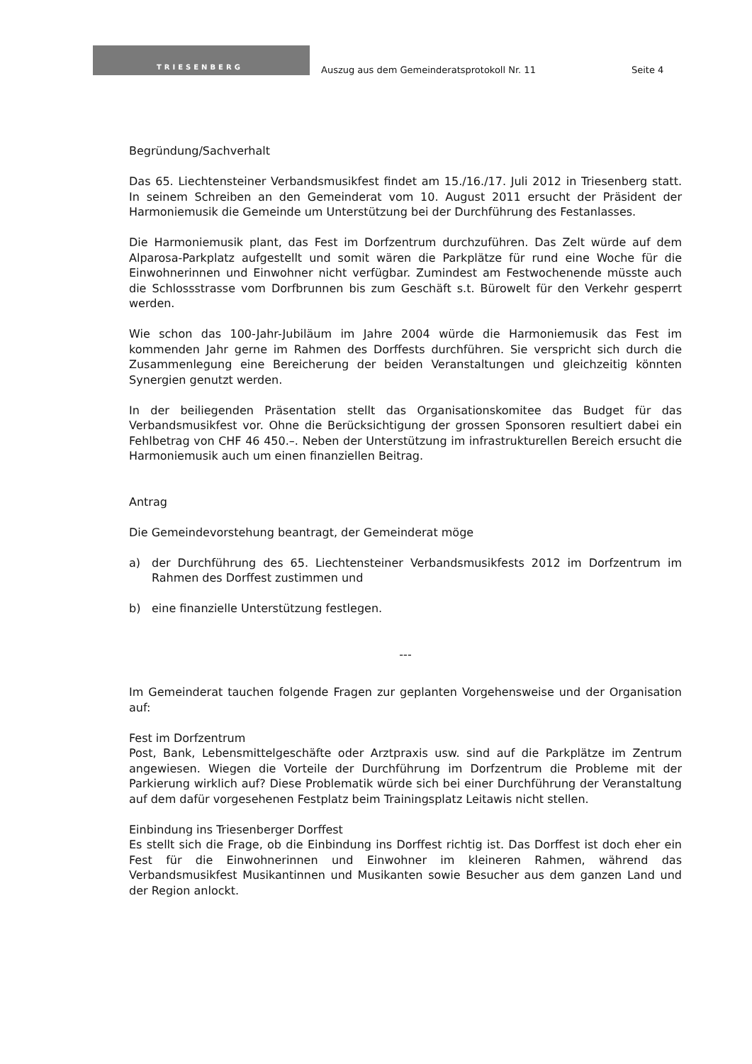TRIESENBERG
Auszug aus dem Gemeinderatsprotokoll Nr. 11
Seite 4
Begründung/Sachverhalt
Das 65. Liechtensteiner Verbandsmusikfest findet am 15./16./17. Juli 2012 in Triesenberg statt. In seinem Schreiben an den Gemeinderat vom 10. August 2011 ersucht der Präsident der Harmoniemusik die Gemeinde um Unterstützung bei der Durchführung des Festanlasses.
Die Harmoniemusik plant, das Fest im Dorfzentrum durchzuführen. Das Zelt würde auf dem Alparosa-Parkplatz aufgestellt und somit wären die Parkplätze für rund eine Woche für die Einwohnerinnen und Einwohner nicht verfügbar. Zumindest am Festwochenende müsste auch die Schlossstrasse vom Dorfbrunnen bis zum Geschäft s.t. Bürowelt für den Verkehr gesperrt werden.
Wie schon das 100-Jahr-Jubiläum im Jahre 2004 würde die Harmoniemusik das Fest im kommenden Jahr gerne im Rahmen des Dorffests durchführen. Sie verspricht sich durch die Zusammenlegung eine Bereicherung der beiden Veranstaltungen und gleichzeitig könnten Synergien genutzt werden.
In der beiliegenden Präsentation stellt das Organisationskomitee das Budget für das Verbandsmusikfest vor. Ohne die Berücksichtigung der grossen Sponsoren resultiert dabei ein Fehlbetrag von CHF 46 450.–. Neben der Unterstützung im infrastrukturellen Bereich ersucht die Harmoniemusik auch um einen finanziellen Beitrag.
Antrag
Die Gemeindevorstehung beantragt, der Gemeinderat möge
a) der Durchführung des 65. Liechtensteiner Verbandsmusikfests 2012 im Dorfzentrum im Rahmen des Dorffest zustimmen und
b) eine finanzielle Unterstützung festlegen.
---
Im Gemeinderat tauchen folgende Fragen zur geplanten Vorgehensweise und der Organisation auf:
Fest im Dorfzentrum
Post, Bank, Lebensmittelgeschäfte oder Arztpraxis usw. sind auf die Parkplätze im Zentrum angewiesen. Wiegen die Vorteile der Durchführung im Dorfzentrum die Probleme mit der Parkierung wirklich auf? Diese Problematik würde sich bei einer Durchführung der Veranstaltung auf dem dafür vorgesehenen Festplatz beim Trainingsplatz Leitawis nicht stellen.
Einbindung ins Triesenberger Dorffest
Es stellt sich die Frage, ob die Einbindung ins Dorffest richtig ist. Das Dorffest ist doch eher ein Fest für die Einwohnerinnen und Einwohner im kleineren Rahmen, während das Verbandsmusikfest Musikantinnen und Musikanten sowie Besucher aus dem ganzen Land und der Region anlockt.